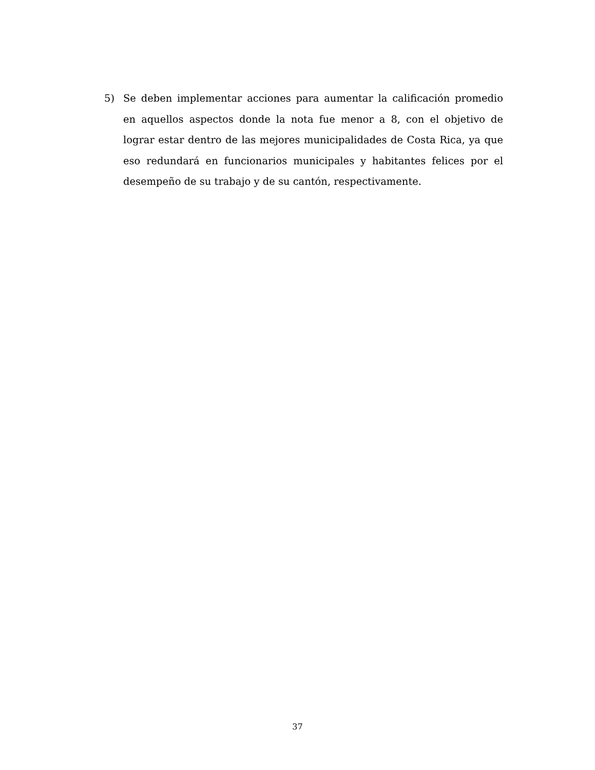5) Se deben implementar acciones para aumentar la calificación promedio en aquellos aspectos donde la nota fue menor a 8, con el objetivo de lograr estar dentro de las mejores municipalidades de Costa Rica, ya que eso redundará en funcionarios municipales y habitantes felices por el desempeño de su trabajo y de su cantón, respectivamente.
37